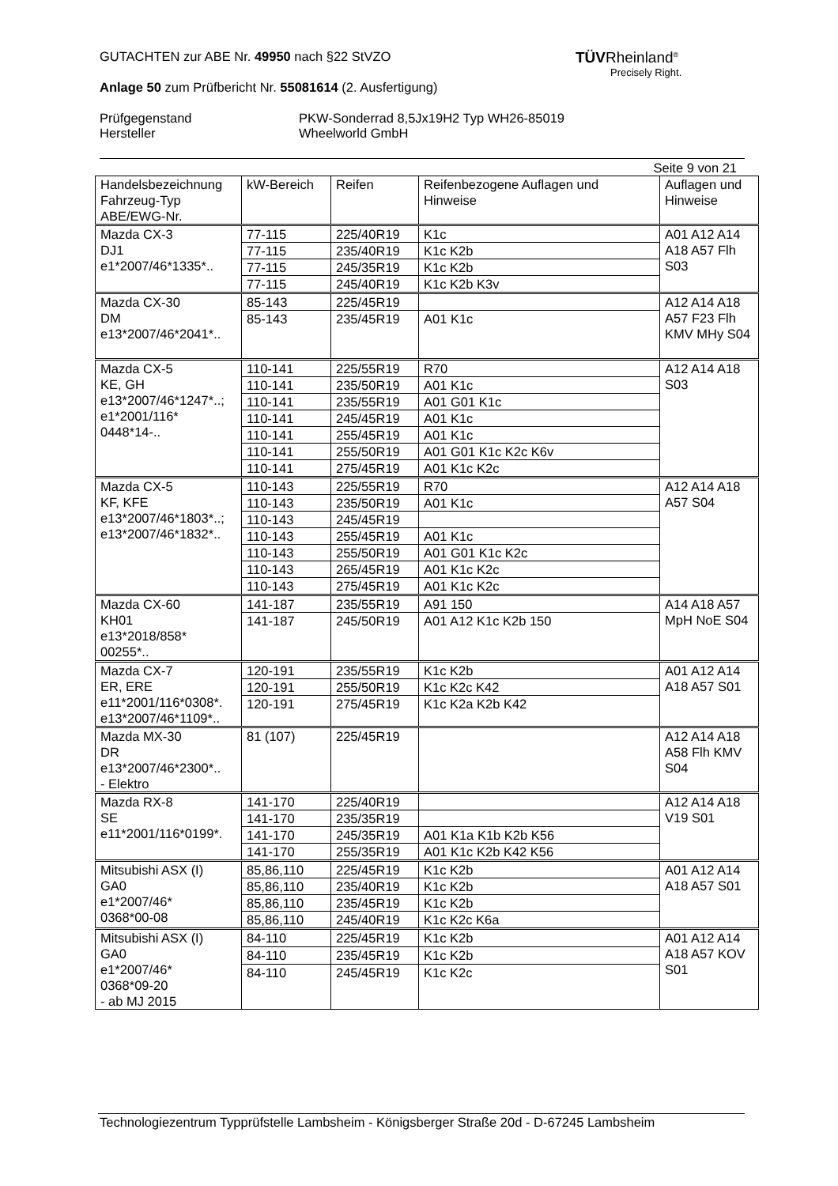TÜVRheinland<sup>®</sup>
Precisely Right.
GUTACHTEN zur ABE Nr. 49950 nach §22 StVZO
Anlage 50 zum Prüfbericht Nr. 55081614 (2. Ausfertigung)
Prüfgegenstand
Hersteller
PKW-Sonderrad 8,5Jx19H2 Typ WH26-85019
Wheelworld GmbH
Seite 9 von 21
| Handelsbezeichnung Fahrzeug-Typ ABE/EWG-Nr. | kW-Bereich | Reifen | Reifenbezogene Auflagen und Hinweise | Auflagen und Hinweise |
| Mazda CX-3 DJ1 e1*2007/46*1335*.. | 77-115 | 225/40R19 | K1c | A01 A12 A14 A18 A57 Flh S03 |
| | 77-115 | 235/40R19 | K1c K2b | |
| | 77-115 | 245/35R19 | K1c K2b | |
| | 77-115 | 245/40R19 | K1c K2b K3v | |
| Mazda CX-30 DM e13*2007/46*2041*.. | 85-143 | 225/45R19 | | A12 A14 A18 A57 F23 Flh KMV MHy S04 |
| | 85-143 | 235/45R19 | A01 K1c | |
| Mazda CX-5 KE, GH e13*2007/46*1247*..; e1*2001/116* 0448*14-.. | 110-141 | 225/55R19 | R70 | A12 A14 A18 S03 |
| | 110-141 | 235/50R19 | A01 K1c | |
| | 110-141 | 235/55R19 | A01 G01 K1c | |
| | 110-141 | 245/45R19 | A01 K1c | |
| | 110-141 | 255/45R19 | A01 K1c | |
| | 110-141 | 255/50R19 | A01 G01 K1c K2c K6v | |
| | 110-141 | 275/45R19 | A01 K1c K2c | |
| Mazda CX-5 KF, KFE e13*2007/46*1803*..; e13*2007/46*1832*.. | 110-143 | 225/55R19 | R70 | A12 A14 A18 A57 S04 |
| | 110-143 | 235/50R19 | A01 K1c | |
| | 110-143 | 245/45R19 | | |
| | 110-143 | 255/45R19 | A01 K1c | |
| | 110-143 | 255/50R19 | A01 G01 K1c K2c | |
| | 110-143 | 265/45R19 | A01 K1c K2c | |
| | 110-143 | 275/45R19 | A01 K1c K2c | |
| Mazda CX-60 KH01 e13*2018/858* 00255*.. | 141-187 | 235/55R19 | A91 150 | A14 A18 A57 MpH NoE S04 |
| | 141-187 | 245/50R19 | A01 A12 K1c K2b 150 | |
| Mazda CX-7 ER, ERE e11*2001/116*0308*. e13*2007/46*1109*.. | 120-191 | 235/55R19 | K1c K2b | A01 A12 A14 A18 A57 S01 |
| | 120-191 | 255/50R19 | K1c K2c K42 | |
| | 120-191 | 275/45R19 | K1c K2a K2b K42 | |
| Mazda MX-30 DR e13*2007/46*2300*.. - Elektro | 81 (107) | 225/45R19 | | A12 A14 A18 A58 Flh KMV S04 |
| Mazda RX-8 SE e11*2001/116*0199*. | 141-170 | 225/40R19 | | A12 A14 A18 V19 S01 |
| | 141-170 | 235/35R19 | | |
| | 141-170 | 245/35R19 | A01 K1a K1b K2b K56 | |
| | 141-170 | 255/35R19 | A01 K1c K2b K42 K56 | |
| Mitsubishi ASX (I) GA0 e1*2007/46* 0368*00-08 | 85,86,110 | 225/45R19 | K1c K2b | A01 A12 A14 A18 A57 S01 |
| | 85,86,110 | 235/40R19 | K1c K2b | |
| | 85,86,110 | 235/45R19 | K1c K2b | |
| | 85,86,110 | 245/40R19 | K1c K2c K6a | |
| Mitsubishi ASX (I) GA0 e1*2007/46* 0368*09-20 - ab MJ 2015 | 84-110 | 225/45R19 | K1c K2b | A01 A12 A14 A18 A57 KOV S01 |
| | 84-110 | 235/45R19 | K1c K2b | |
| | 84-110 | 245/45R19 | K1c K2c | |
Technologiezentrum Typprüfstelle Lambsheim - Königsberger Straße 20d - D-67245 Lambsheim